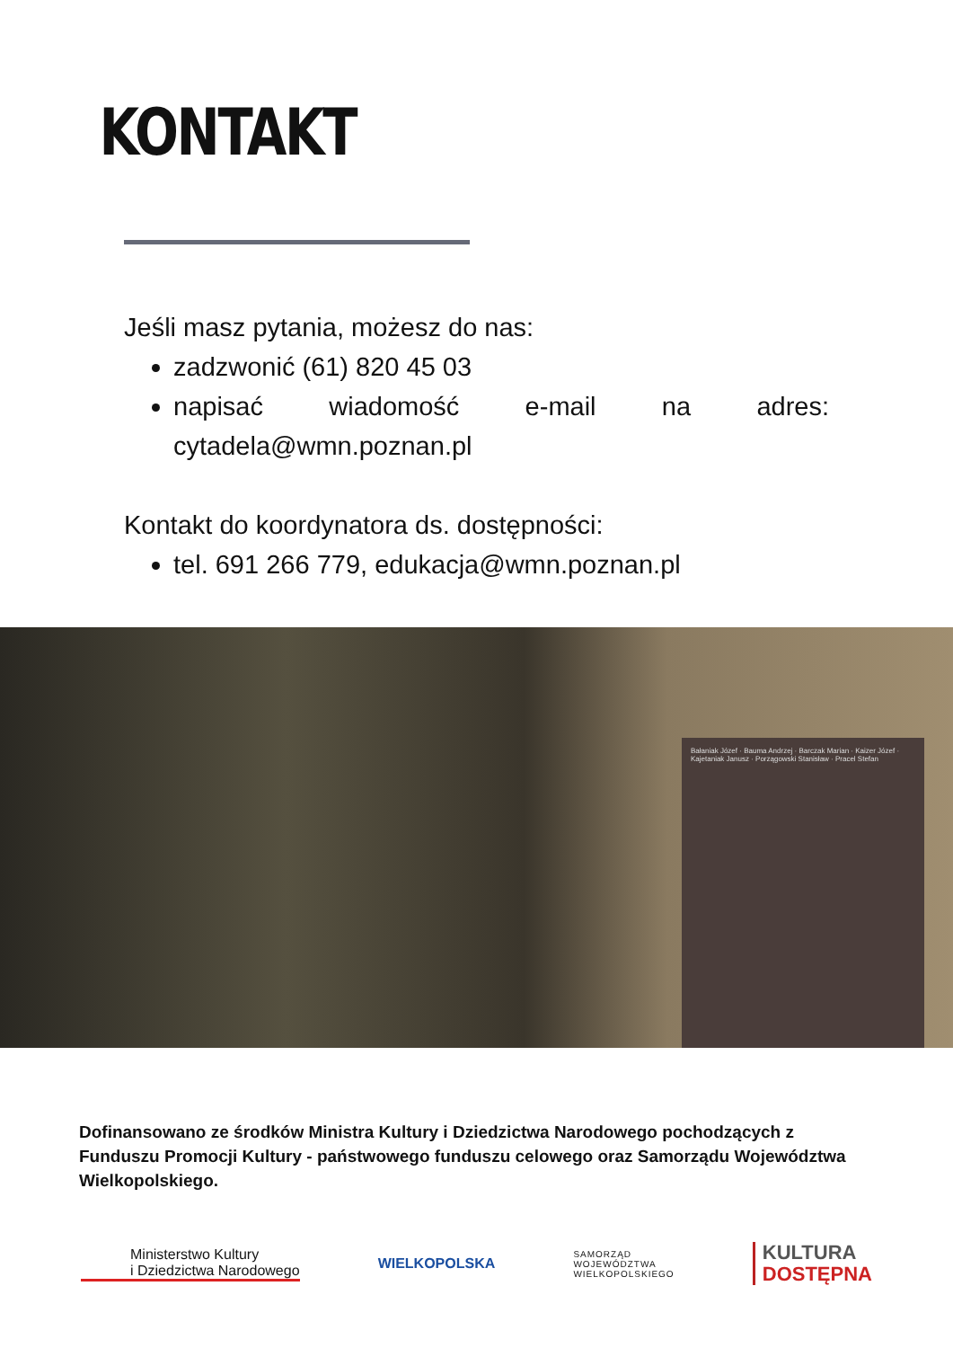KONTAKT
Jeśli masz pytania, możesz do nas:
zadzwonić (61) 820 45 03
napisać wiadomość e-mail na adres: cytadela@wmn.poznan.pl
Kontakt do koordynatora ds. dostępności:
tel. 691 266 779, edukacja@wmn.poznan.pl
Bałaniak Józef · Bauma Andrzej · Barczak Marian · Kaizer Józef · Kajetaniak Janusz · Porzągowski Stanisław · Pracel Stefan
Dofinansowano ze środków Ministra Kultury i Dziedzictwa Narodowego pochodzących z Funduszu Promocji Kultury - państwowego funduszu celowego oraz Samorządu Województwa Wielkopolskiego.
Ministerstwo Kultury
i Dziedzictwa Narodowego
WIELKOPOLSKA
SAMORZĄD
WOJEWÓDZTWA
WIELKOPOLSKIEGO
KULTURA
DOSTĘPNA